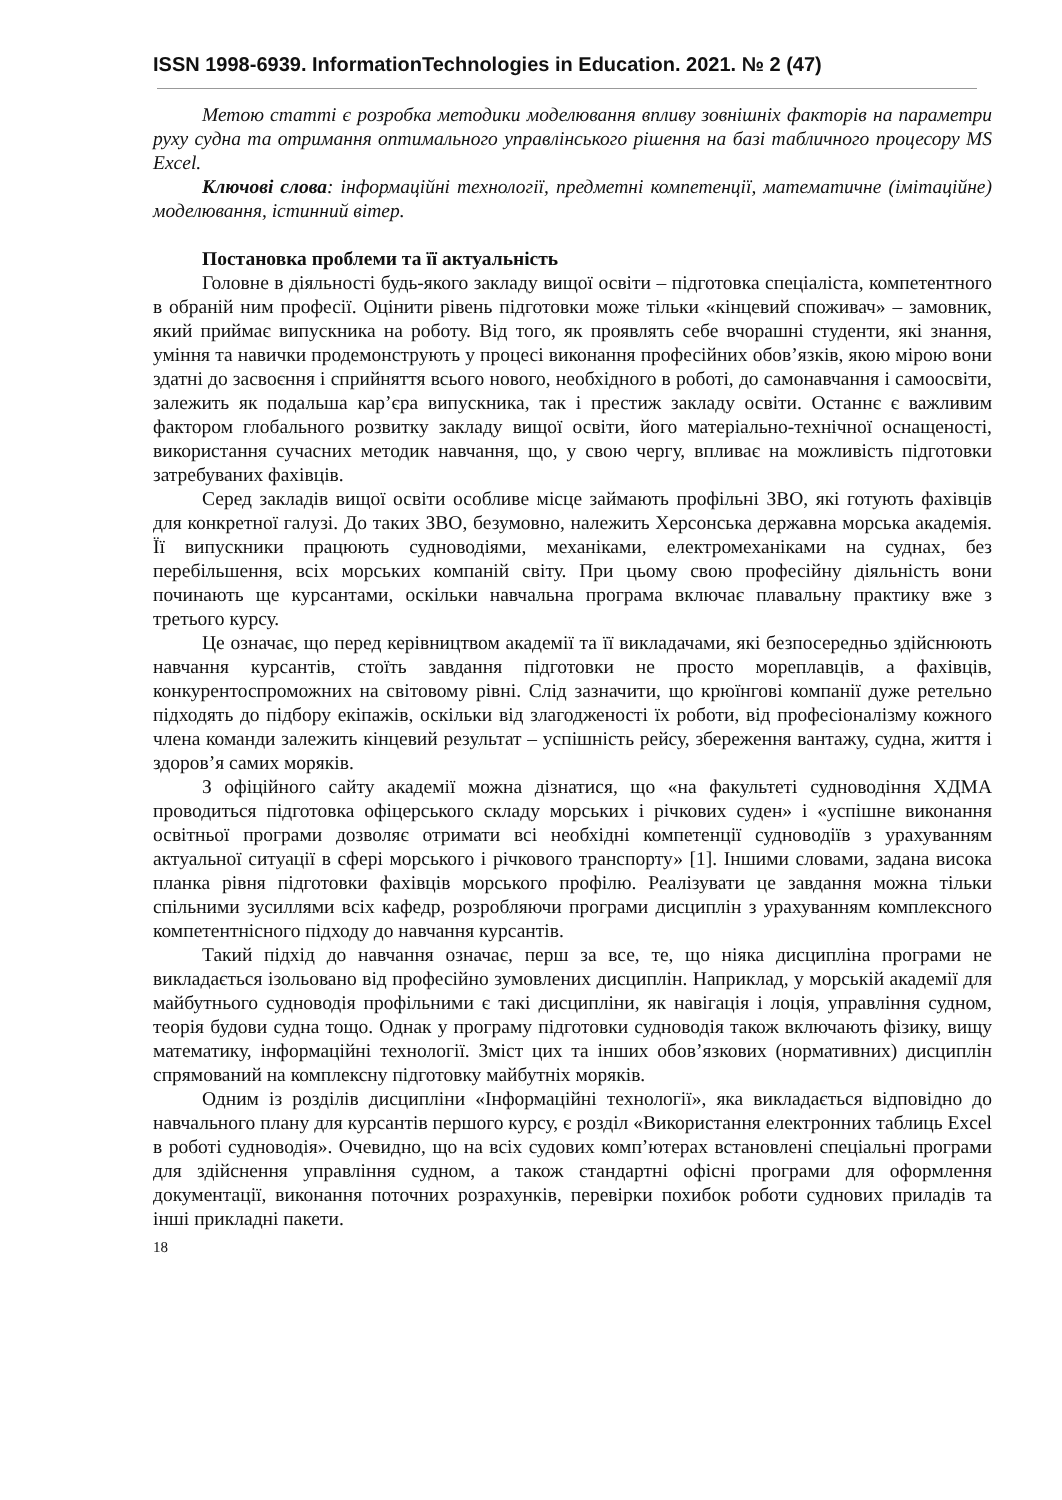ISSN 1998-6939. InformationTechnologies in Education. 2021. № 2 (47)
Метою статті є розробка методики моделювання впливу зовнішніх факторів на параметри руху судна та отримання оптимального управлінського рішення на базі табличного процесору MS Excel.
Ключові слова: інформаційні технології, предметні компетенції, математичне (імітаційне) моделювання, істинний вітер.
Постановка проблеми та її актуальність
Головне в діяльності будь-якого закладу вищої освіти – підготовка спеціаліста, компетентного в обраній ним професії. Оцінити рівень підготовки може тільки «кінцевий споживач» – замовник, який приймає випускника на роботу. Від того, як проявлять себе вчорашні студенти, які знання, уміння та навички продемонструють у процесі виконання професійних обов’язків, якою мірою вони здатні до засвоєння і сприйняття всього нового, необхідного в роботі, до самонавчання і самоосвіти, залежить як подальша кар’єра випускника, так і престиж закладу освіти. Останнє є важливим фактором глобального розвитку закладу вищої освіти, його матеріально-технічної оснащеності, використання сучасних методик навчання, що, у свою чергу, впливає на можливість підготовки затребуваних фахівців.
Серед закладів вищої освіти особливе місце займають профільні ЗВО, які готують фахівців для конкретної галузі. До таких ЗВО, безумовно, належить Херсонська державна морська академія. Її випускники працюють судноводіями, механіками, електромеханіками на суднах, без перебільшення, всіх морських компаній світу. При цьому свою професійну діяльність вони починають ще курсантами, оскільки навчальна програма включає плавальну практику вже з третього курсу.
Це означає, що перед керівництвом академії та її викладачами, які безпосередньо здійснюють навчання курсантів, стоїть завдання підготовки не просто мореплавців, а фахівців, конкурентоспроможних на світовому рівні. Слід зазначити, що крюїнгові компанії дуже ретельно підходять до підбору екіпажів, оскільки від злагодженості їх роботи, від професіоналізму кожного члена команди залежить кінцевий результат – успішність рейсу, збереження вантажу, судна, життя і здоров’я самих моряків.
З офіційного сайту академії можна дізнатися, що «на факультеті судноводіння ХДМА проводиться підготовка офіцерського складу морських і річкових суден» і «успішне виконання освітньої програми дозволяє отримати всі необхідні компетенції судноводіїв з урахуванням актуальної ситуації в сфері морського і річкового транспорту» [1]. Іншими словами, задана висока планка рівня підготовки фахівців морського профілю. Реалізувати це завдання можна тільки спільними зусиллями всіх кафедр, розробляючи програми дисциплін з урахуванням комплексного компетентнісного підходу до навчання курсантів.
Такий підхід до навчання означає, перш за все, те, що ніяка дисципліна програми не викладається ізольовано від професійно зумовлених дисциплін. Наприклад, у морській академії для майбутнього судноводія профільними є такі дисципліни, як навігація і лоція, управління судном, теорія будови судна тощо. Однак у програму підготовки судноводія також включають фізику, вищу математику, інформаційні технології. Зміст цих та інших обов’язкових (нормативних) дисциплін спрямований на комплексну підготовку майбутніх моряків.
Одним із розділів дисципліни «Інформаційні технології», яка викладається відповідно до навчального плану для курсантів першого курсу, є розділ «Використання електронних таблиць Excel в роботі судноводія». Очевидно, що на всіх судових комп’ютерах встановлені спеціальні програми для здійснення управління судном, а також стандартні офісні програми для оформлення документації, виконання поточних розрахунків, перевірки похибок роботи суднових приладів та інші прикладні пакети.
18